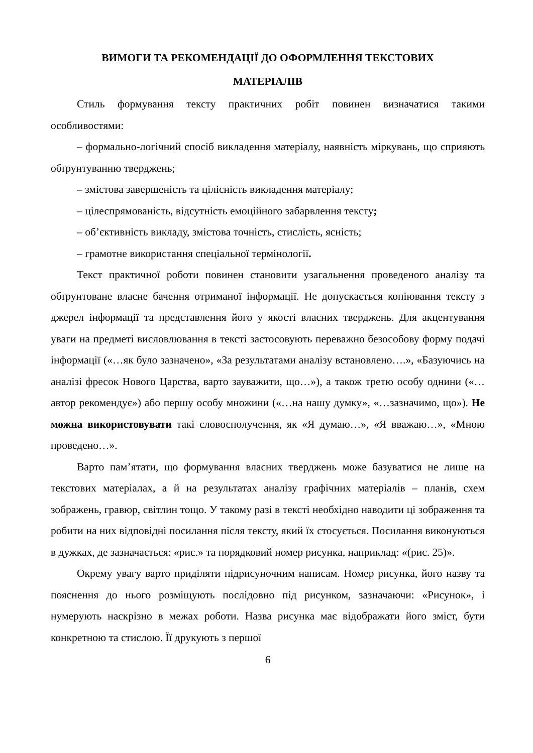ВИМОГИ ТА РЕКОМЕНДАЦІЇ ДО ОФОРМЛЕННЯ ТЕКСТОВИХ
МАТЕРІАЛІВ
Стиль формування тексту практичних робіт повинен визначатися такими особливостями:
– формально-логічний спосіб викладення матеріалу, наявність міркувань, що сприяють обґрунтуванню тверджень;
– змістова завершеність та цілісність викладення матеріалу;
– цілеспрямованість, відсутність емоційного забарвлення тексту;
– об’єктивність викладу, змістова точність, стислість, ясність;
– грамотне використання спеціальної термінології.
Текст практичної роботи повинен становити узагальнення проведеного аналізу та обґрунтоване власне бачення отриманої інформації. Не допускається копіювання тексту з джерел інформації та представлення його у якості власних тверджень. Для акцентування уваги на предметі висловлювання в тексті застосовують переважно безособову форму подачі інформації («…як було зазначено», «За результатами аналізу встановлено….», «Базуючись на аналізі фресок Нового Царства, варто зауважити, що…»), а також третю особу однини («…автор рекомендує») або першу особу множини («…на нашу думку», «…зазначимо, що»). Не можна використовувати такі словосполучення, як «Я думаю…», «Я вважаю…», «Мною проведено…».
Варто пам’ятати, що формування власних тверджень може базуватися не лише на текстових матеріалах, а й на результатах аналізу графічних матеріалів – планів, схем зображень, гравюр, світлин тощо. У такому разі в тексті необхідно наводити ці зображення та робити на них відповідні посилання після тексту, який їх стосується. Посилання виконуються в дужках, де зазначається: «рис.» та порядковий номер рисунка, наприклад: «(рис. 25)».
Окрему увагу варто приділяти підрисуночним написам. Номер рисунка, його назву та пояснення до нього розміщують послідовно під рисунком, зазначаючи: «Рисунок», і нумерують наскрізно в межах роботи. Назва рисунка має відображати його зміст, бути конкретною та стислою. Її друкують з першої
6